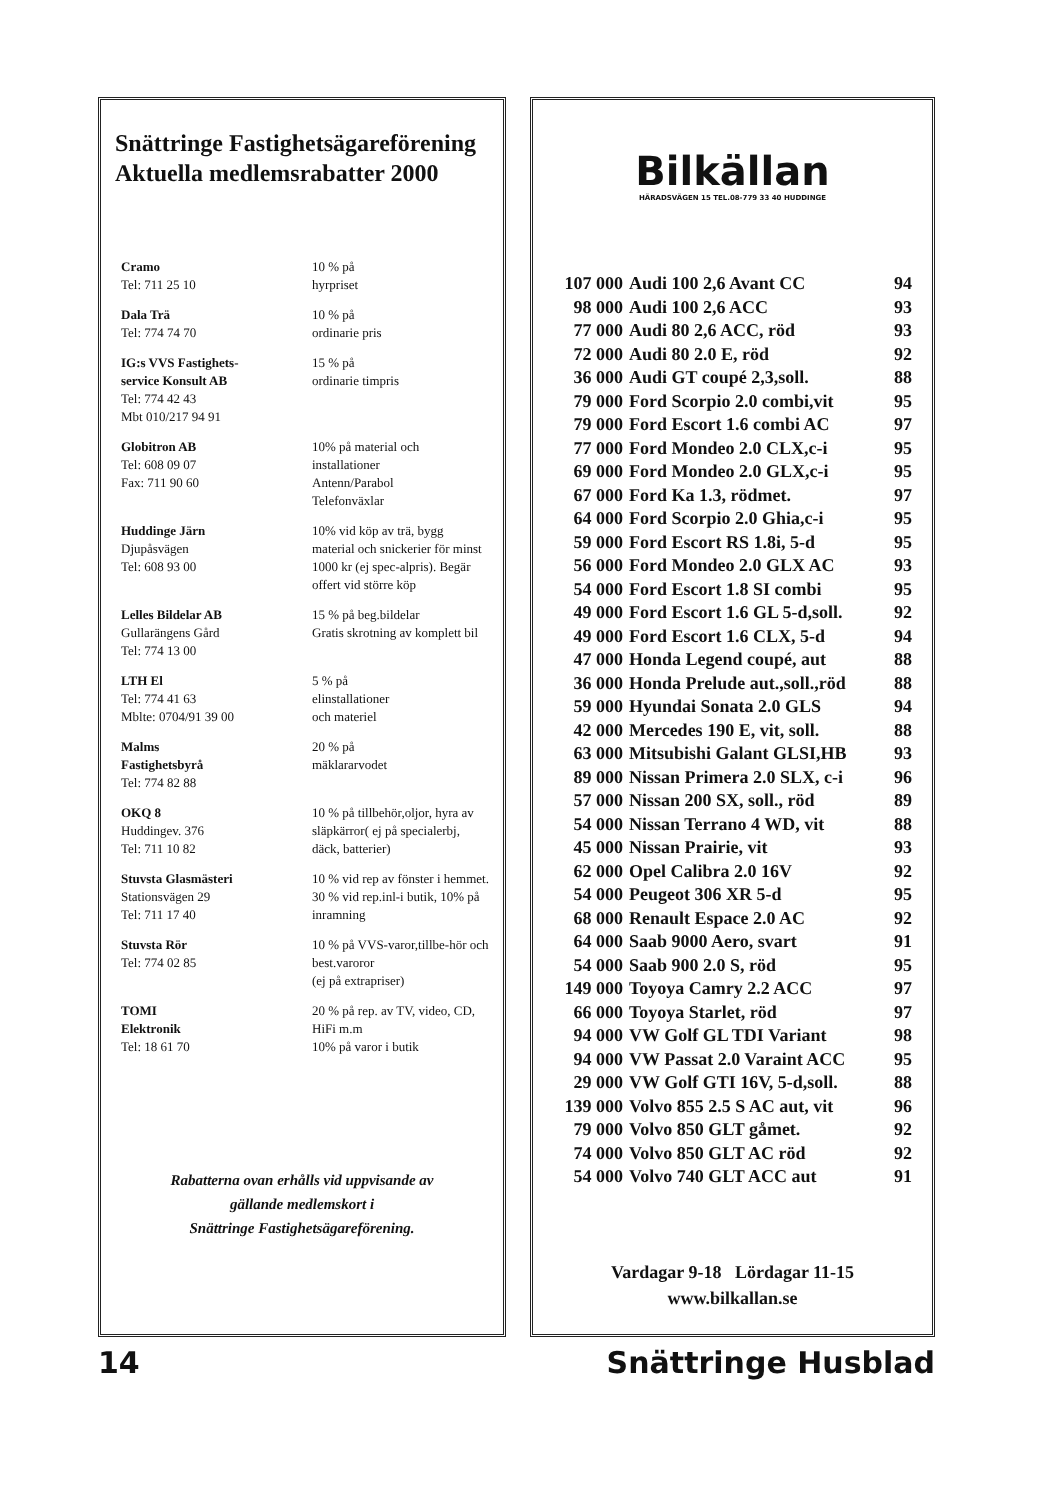Snättringe Fastighetsägareförening
Aktuella medlemsrabatter 2000
| Cramo Tel: 711 25 10 | 10 % på hyrpriset |
| Dala Trä Tel: 774 74 70 | 10 % på ordinarie pris |
| IG:s VVS Fastighets- service Konsult AB Tel: 774 42 43 Mbt 010/217 94 91 | 15 % på ordinarie timpris |
| Globitron AB Tel: 608 09 07 Fax: 711 90 60 | 10% på material och installationer Antenn/Parabol Telefonväxlar |
| Huddinge Järn Djupåsvägen Tel: 608 93 00 | 10% vid köp av trä, bygg material och snickerier för minst 1000 kr (ej spec-alpris). Begär offert vid större köp |
| Lelles Bildelar AB Gullarängens Gård Tel: 774 13 00 | 15 % på beg.bildelar Gratis skrotning av komplett bil |
| LTH El Tel: 774 41 63 Mblte: 0704/91 39 00 | 5 % på elinstallationer och materiel |
| Malms Fastighetsbyrå Tel: 774 82 88 | 20 % på mäklararvodet |
| OKQ 8 Huddingev. 376 Tel: 711 10 82 | 10 % på tillbehör,oljor, hyra av släpkärror( ej på specialerbj, däck, batterier) |
| Stuvsta Glasmästeri Stationsvägen 29 Tel: 711 17 40 | 10 % vid rep av fönster i hemmet. 30 % vid rep.inl-i butik, 10% på inramning |
| Stuvsta Rör Tel: 774 02 85 | 10 % på VVS-varor,tillbe-hör och best.varoror (ej på extrapriser) |
| TOMI Elektronik Tel: 18 61 70 | 20 % på rep. av TV, video, CD, HiFi m.m 10% på varor i butik |
Rabatterna ovan erhålls vid uppvisande av
gällande medlemskort i
Snättringe Fastighetsägareförening.
Bilkällan
HÄRADSVÄGEN 15 TEL.08-779 33 40 HUDDINGE
| 107 000 | Audi 100 2,6 Avant CC | 94 |
| 98 000 | Audi 100 2,6 ACC | 93 |
| 77 000 | Audi 80 2,6 ACC, röd | 93 |
| 72 000 | Audi 80 2.0 E, röd | 92 |
| 36 000 | Audi GT coupé 2,3,soll. | 88 |
| 79 000 | Ford Scorpio 2.0 combi,vit | 95 |
| 79 000 | Ford Escort 1.6 combi AC | 97 |
| 77 000 | Ford Mondeo 2.0 CLX,c-i | 95 |
| 69 000 | Ford Mondeo 2.0 GLX,c-i | 95 |
| 67 000 | Ford Ka 1.3, rödmet. | 97 |
| 64 000 | Ford Scorpio 2.0 Ghia,c-i | 95 |
| 59 000 | Ford Escort RS 1.8i, 5-d | 95 |
| 56 000 | Ford Mondeo 2.0 GLX AC | 93 |
| 54 000 | Ford Escort 1.8 SI combi | 95 |
| 49 000 | Ford Escort 1.6 GL 5-d,soll. | 92 |
| 49 000 | Ford Escort 1.6 CLX, 5-d | 94 |
| 47 000 | Honda Legend coupé, aut | 88 |
| 36 000 | Honda Prelude aut.,soll.,röd | 88 |
| 59 000 | Hyundai Sonata 2.0 GLS | 94 |
| 42 000 | Mercedes 190 E, vit, soll. | 88 |
| 63 000 | Mitsubishi Galant GLSI,HB | 93 |
| 89 000 | Nissan Primera 2.0 SLX, c-i | 96 |
| 57 000 | Nissan 200 SX, soll., röd | 89 |
| 54 000 | Nissan Terrano 4 WD, vit | 88 |
| 45 000 | Nissan Prairie, vit | 93 |
| 62 000 | Opel Calibra 2.0 16V | 92 |
| 54 000 | Peugeot 306 XR 5-d | 95 |
| 68 000 | Renault Espace 2.0 AC | 92 |
| 64 000 | Saab 9000 Aero, svart | 91 |
| 54 000 | Saab 900 2.0 S, röd | 95 |
| 149 000 | Toyoya Camry 2.2 ACC | 97 |
| 66 000 | Toyoya Starlet, röd | 97 |
| 94 000 | VW Golf GL TDI Variant | 98 |
| 94 000 | VW Passat 2.0 Varaint ACC | 95 |
| 29 000 | VW Golf GTI 16V, 5-d,soll. | 88 |
| 139 000 | Volvo 855 2.5 S AC aut, vit | 96 |
| 79 000 | Volvo 850 GLT gåmet. | 92 |
| 74 000 | Volvo 850 GLT AC röd | 92 |
| 54 000 | Volvo 740 GLT ACC aut | 91 |
Vardagar 9-18 Lördagar 11-15
www.bilkallan.se
14 Snättringe Husblad